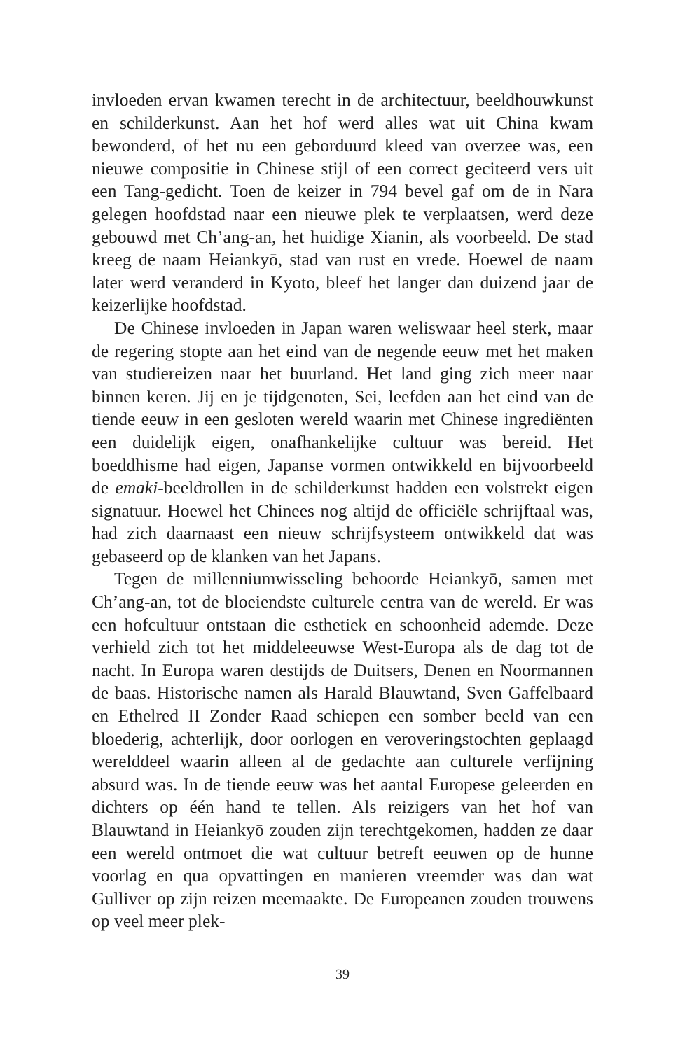invloeden ervan kwamen terecht in de architectuur, beeldhouwkunst en schilderkunst. Aan het hof werd alles wat uit China kwam bewonderd, of het nu een geborduurd kleed van overzee was, een nieuwe compositie in Chinese stijl of een correct geciteerd vers uit een Tang-gedicht. Toen de keizer in 794 bevel gaf om de in Nara gelegen hoofdstad naar een nieuwe plek te verplaatsen, werd deze gebouwd met Ch’ang-an, het huidige Xianin, als voorbeeld. De stad kreeg de naam Heiankyō, stad van rust en vrede. Hoewel de naam later werd veranderd in Kyoto, bleef het langer dan duizend jaar de keizerlijke hoofdstad.
De Chinese invloeden in Japan waren weliswaar heel sterk, maar de regering stopte aan het eind van de negende eeuw met het maken van studiereizen naar het buurland. Het land ging zich meer naar binnen keren. Jij en je tijdgenoten, Sei, leefden aan het eind van de tiende eeuw in een gesloten wereld waarin met Chinese ingrediënten een duidelijk eigen, onafhankelijke cultuur was bereid. Het boeddhisme had eigen, Japanse vormen ontwikkeld en bijvoorbeeld de emaki-beeldrollen in de schilderkunst hadden een volstrekt eigen signatuur. Hoewel het Chinees nog altijd de officiële schrijftaal was, had zich daarnaast een nieuw schrijfsysteem ontwikkeld dat was gebaseerd op de klanken van het Japans.
Tegen de millenniumwisseling behoorde Heiankyō, samen met Ch’ang-an, tot de bloeiendste culturele centra van de wereld. Er was een hofcultuur ontstaan die esthetiek en schoonheid ademde. Deze verhield zich tot het middeleeuwse West-Europa als de dag tot de nacht. In Europa waren destijds de Duitsers, Denen en Noormannen de baas. Historische namen als Harald Blauwtand, Sven Gaffelbaard en Ethelred II Zonder Raad schiepen een somber beeld van een bloederig, achterlijk, door oorlogen en veroveringstochten geplaagd werelddeel waarin alleen al de gedachte aan culturele verfijning absurd was. In de tiende eeuw was het aantal Europese geleerden en dichters op één hand te tellen. Als reizigers van het hof van Blauwtand in Heiankyō zouden zijn terechtgekomen, hadden ze daar een wereld ontmoet die wat cultuur betreft eeuwen op de hunne voorlag en qua opvattingen en manieren vreemder was dan wat Gulliver op zijn reizen meemaakte. De Europeanen zouden trouwens op veel meer plek-
39